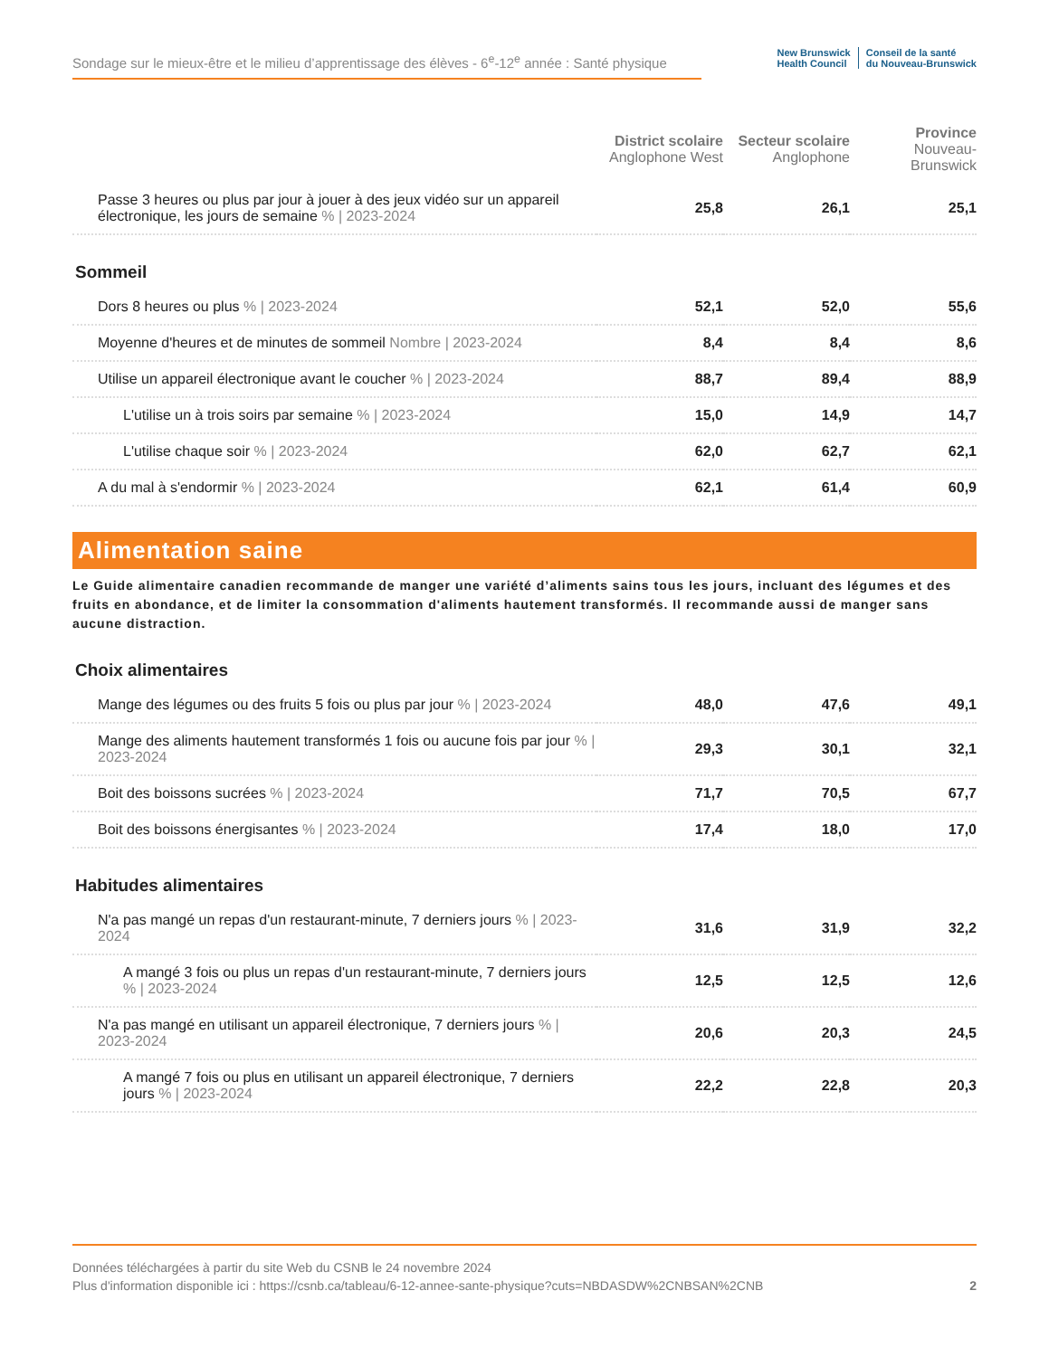Sondage sur le mieux-être et le milieu d’apprentissage des élèves - 6<sup>e</sup>-12<sup>e</sup> année : Santé physique
New Brunswick
Health Council
Conseil de la santé
du Nouveau-Brunswick
| | District scolaire Anglophone West | Secteur scolaire Anglophone | Province Nouveau-Brunswick |
| --- | --- | --- | --- |
| Passe 3 heures ou plus par jour à jouer à des jeux vidéo sur un appareil électronique, les jours de semaine % / 2023-2024 | 25,8 | 26,1 | 25,1 |
Sommeil
| Dors 8 heures ou plus % / 2023-2024 | 52,1 | 52,0 | 55,6 |
| Moyenne d'heures et de minutes de sommeil Nombre / 2023-2024 | 8,4 | 8,4 | 8,6 |
| Utilise un appareil électronique avant le coucher % / 2023-2024 | 88,7 | 89,4 | 88,9 |
| L'utilise un à trois soirs par semaine % / 2023-2024 | 15,0 | 14,9 | 14,7 |
| L'utilise chaque soir % / 2023-2024 | 62,0 | 62,7 | 62,1 |
| A du mal à s'endormir % / 2023-2024 | 62,1 | 61,4 | 60,9 |
Alimentation saine
Le Guide alimentaire canadien recommande de manger une variété d’aliments sains tous les jours, incluant des légumes et des fruits en abondance, et de limiter la consommation d'aliments hautement transformés. Il recommande aussi de manger sans aucune distraction.
Choix alimentaires
| Mange des légumes ou des fruits 5 fois ou plus par jour % / 2023-2024 | 48,0 | 47,6 | 49,1 |
| Mange des aliments hautement transformés 1 fois ou aucune fois par jour % / 2023-2024 | 29,3 | 30,1 | 32,1 |
| Boit des boissons sucrées % / 2023-2024 | 71,7 | 70,5 | 67,7 |
| Boit des boissons énergisantes % / 2023-2024 | 17,4 | 18,0 | 17,0 |
Habitudes alimentaires
| N'a pas mangé un repas d'un restaurant-minute, 7 derniers jours % / 2023-2024 | 31,6 | 31,9 | 32,2 |
| A mangé 3 fois ou plus un repas d'un restaurant-minute, 7 derniers jours % / 2023-2024 | 12,5 | 12,5 | 12,6 |
| N'a pas mangé en utilisant un appareil électronique, 7 derniers jours % / 2023-2024 | 20,6 | 20,3 | 24,5 |
| A mangé 7 fois ou plus en utilisant un appareil électronique, 7 derniers jours % / 2023-2024 | 22,2 | 22,8 | 20,3 |
Données téléchargées à partir du site Web du CSNB le 24 novembre 2024
Plus d'information disponible ici : https://csnb.ca/tableau/6-12-annee-sante-physique?cuts=NBDASDW%2CNBSAN%2CNB 2